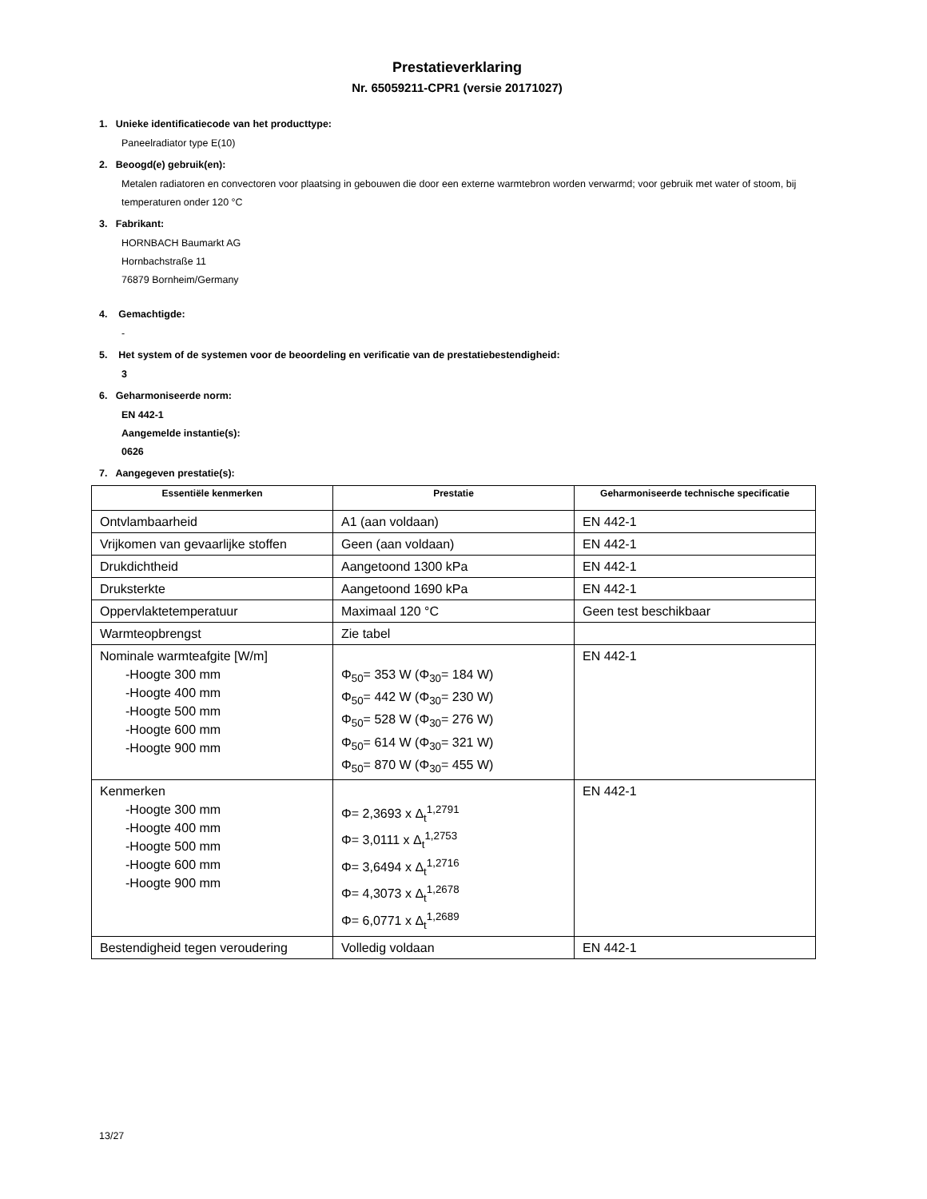Prestatieverklaring
Nr. 65059211-CPR1 (versie 20171027)
1. Unieke identificatiecode van het producttype:
Paneelradiator type E(10)
2. Beoogd(e) gebruik(en):
Metalen radiatoren en convectoren voor plaatsing in gebouwen die door een externe warmtebron worden verwarmd; voor gebruik met water of stoom, bij temperaturen onder 120 °C
3. Fabrikant:
HORNBACH Baumarkt AG
Hornbachstraße 11
76879 Bornheim/Germany
4. Gemachtigde:
-
5. Het system of de systemen voor de beoordeling en verificatie van de prestatiebestendigheid:
3
6. Geharmoniseerde norm:
EN 442-1
Aangemelde instantie(s):
0626
7. Aangegeven prestatie(s):
| Essentiële kenmerken | Prestatie | Geharmoniseerde technische specificatie |
| --- | --- | --- |
| Ontvlambaarheid | A1 (aan voldaan) | EN 442-1 |
| Vrijkomen van gevaarlijke stoffen | Geen (aan voldaan) | EN 442-1 |
| Drukdichtheid | Aangetoond 1300 kPa | EN 442-1 |
| Druksterkte | Aangetoond 1690 kPa | EN 442-1 |
| Oppervlaktetemperatuur | Maximaal 120 °C | Geen test beschikbaar |
| Warmteopbrengst | Zie tabel | |
| Nominale warmteafgite [W/m] -Hoogte 300 mm -Hoogte 400 mm -Hoogte 500 mm -Hoogte 600 mm -Hoogte 900 mm | Φ<sub>50</sub>= 353 W (Φ<sub>30</sub>= 184 W) Φ<sub>50</sub>= 442 W (Φ<sub>30</sub>= 230 W) Φ<sub>50</sub>= 528 W (Φ<sub>30</sub>= 276 W) Φ<sub>50</sub>= 614 W (Φ<sub>30</sub>= 321 W) Φ<sub>50</sub>= 870 W (Φ<sub>30</sub>= 455 W) | EN 442-1 |
| Kenmerken -Hoogte 300 mm -Hoogte 400 mm -Hoogte 500 mm -Hoogte 600 mm -Hoogte 900 mm | Φ= 2,3693 x Δ<sub>t</sub><sup>1,2791</sup> Φ= 3,0111 x Δ<sub>t</sub><sup>1,2753</sup> Φ= 3,6494 x Δ<sub>t</sub><sup>1,2716</sup> Φ= 4,3073 x Δ<sub>t</sub><sup>1,2678</sup> Φ= 6,0771 x Δ<sub>t</sub><sup>1,2689</sup> | EN 442-1 |
| Bestendigheid tegen veroudering | Volledig voldaan | EN 442-1 |
13/27